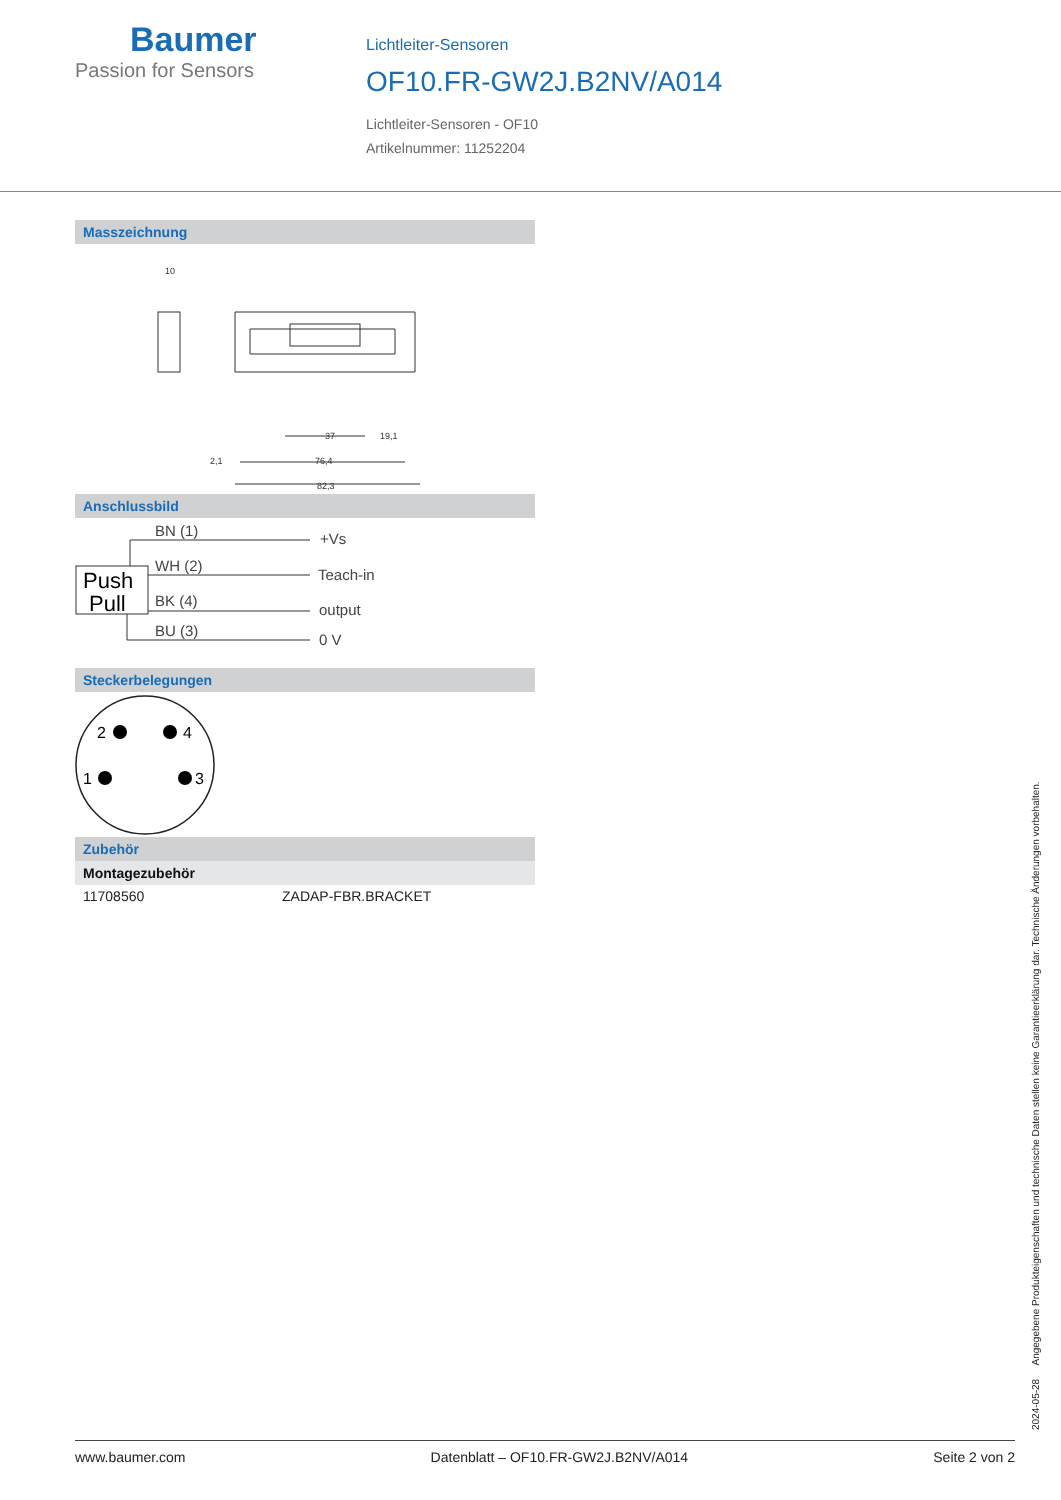Baumer
Passion for Sensors
Lichtleiter-Sensoren
OF10.FR-GW2J.B2NV/A014
Lichtleiter-Sensoren - OF10
Artikelnummer: 11252204
Masszeichnung
10
37
19,1
76,4
82,3
2,1
Anschlussbild
Push
Pull
BN (1)
WH (2)
BK (4)
BU (3)
+Vs
Teach-in
output
0 V
Steckerbelegungen
2
4
1
3
Zubehör
Montagezubehör
| 11708560 | ZADAP-FBR.BRACKET |
2024-05-28 Angegebene Produkteigenschaften und technische Daten stellen keine Garantieerklärung dar. Technische Änderungen vorbehalten.
www.baumer.com Datenblatt – OF10.FR-GW2J.B2NV/A014 Seite 2 von 2